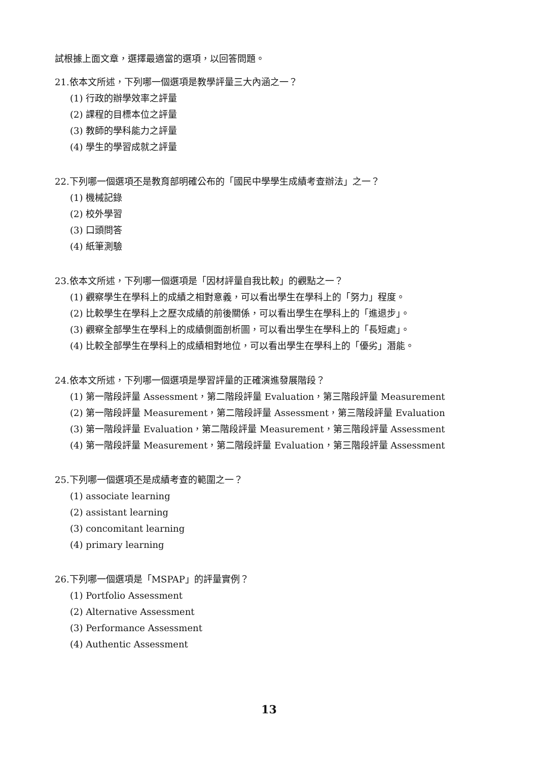試根據上面文章，選擇最適當的選項，以回答問題。
21.依本文所述，下列哪一個選項是教學評量三大內涵之一？
(1) 行政的辦學效率之評量
(2) 課程的目標本位之評量
(3) 教師的學科能力之評量
(4) 學生的學習成就之評量
22.下列哪一個選項不是教育部明確公布的「國民中學學生成績考查辦法」之一？
(1) 機械記錄
(2) 校外學習
(3) 口頭問答
(4) 紙筆測驗
23.依本文所述，下列哪一個選項是「因材評量自我比較」的觀點之一？
(1) 觀察學生在學科上的成績之相對意義，可以看出學生在學科上的「努力」程度。
(2) 比較學生在學科上之歷次成績的前後關係，可以看出學生在學科上的「進退步」。
(3) 觀察全部學生在學科上的成績側面剖析圖，可以看出學生在學科上的「長短處」。
(4) 比較全部學生在學科上的成績相對地位，可以看出學生在學科上的「優劣」潛能。
24.依本文所述，下列哪一個選項是學習評量的正確演進發展階段？
(1) 第一階段評量 Assessment，第二階段評量 Evaluation，第三階段評量 Measurement
(2) 第一階段評量 Measurement，第二階段評量 Assessment，第三階段評量 Evaluation
(3) 第一階段評量 Evaluation，第二階段評量 Measurement，第三階段評量 Assessment
(4) 第一階段評量 Measurement，第二階段評量 Evaluation，第三階段評量 Assessment
25.下列哪一個選項不是成績考查的範圍之一？
(1) associate learning
(2) assistant learning
(3) concomitant learning
(4) primary learning
26.下列哪一個選項是「MSPAP」的評量實例？
(1) Portfolio Assessment
(2) Alternative Assessment
(3) Performance Assessment
(4) Authentic Assessment
13